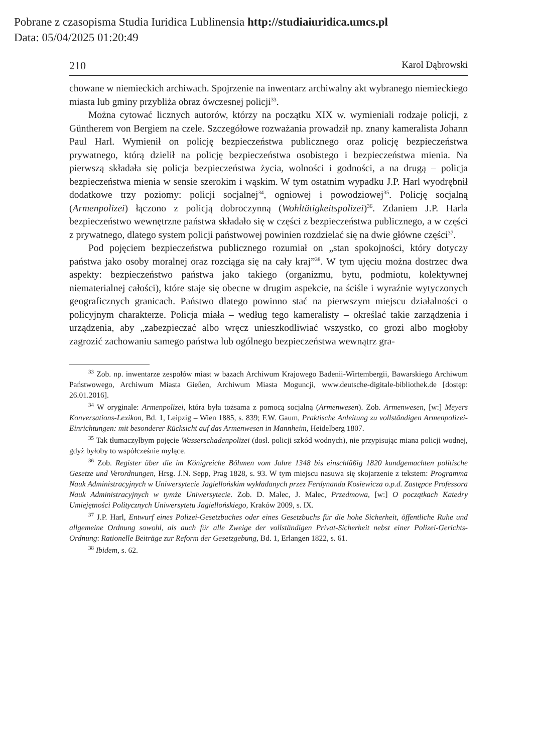Pobrane z czasopisma Studia Iuridica Lublinensia http://studiaiuridica.umcs.pl
Data: 05/04/2025 01:20:49
210 Karol Dąbrowski
chowane w niemieckich archiwach. Spojrzenie na inwentarz archiwalny akt wybranego niemieckiego miasta lub gminy przybliża obraz ówczesnej policji<sup>33</sup>.
Można cytować licznych autorów, którzy na początku XIX w. wymieniali rodzaje policji, z Güntherem von Bergiem na czele. Szczegółowe rozważania prowadził np. znany kameralista Johann Paul Harl. Wymienił on policję bezpieczeństwa publicznego oraz policję bezpieczeństwa prywatnego, którą dzielił na policję bezpieczeństwa osobistego i bezpieczeństwa mienia. Na pierwszą składała się policja bezpieczeństwa życia, wolności i godności, a na drugą – policja bezpieczeństwa mienia w sensie szerokim i wąskim. W tym ostatnim wypadku J.P. Harl wyodrębnił dodatkowe trzy poziomy: policji socjalnej<sup>34</sup>, ogniowej i powodziowej<sup>35</sup>. Policję socjalną (Armenpolizei) łączono z policją dobroczynną (Wohltätigkeitspolizei)<sup>36</sup>. Zdaniem J.P. Harla bezpieczeństwo wewnętrzne państwa składało się w części z bezpieczeństwa publicznego, a w części z prywatnego, dlatego system policji państwowej powinien rozdzielać się na dwie główne części<sup>37</sup>.
Pod pojęciem bezpieczeństwa publicznego rozumiał on „stan spokojności, który dotyczy państwa jako osoby moralnej oraz rozciąga się na cały kraj”<sup>38</sup>. W tym ujęciu można dostrzec dwa aspekty: bezpieczeństwo państwa jako takiego (organizmu, bytu, podmiotu, kolektywnej niematerialnej całości), które staje się obecne w drugim aspekcie, na ściśle i wyraźnie wytyczonych geograficznych granicach. Państwo dlatego powinno stać na pierwszym miejscu działalności o policyjnym charakterze. Policja miała – według tego kameralisty – określać takie zarządzenia i urządzenia, aby „zabezpieczać albo wręcz unieszkodliwiać wszystko, co grozi albo mogłoby zagrozić zachowaniu samego państwa lub ogólnego bezpieczeństwa wewnątrz gra-
<sup>33</sup> Zob. np. inwentarze zespołów miast w bazach Archiwum Krajowego Badenii-Wirtembergii, Bawarskiego Archiwum Państwowego, Archiwum Miasta Gießen, Archiwum Miasta Moguncji, www.deutsche-digitale-bibliothek.de [dostęp: 26.01.2016].
<sup>34</sup> W oryginale: Armenpolizei, która była tożsama z pomocą socjalną (Armenwesen). Zob. Armenwesen, [w:] Meyers Konversations-Lexikon, Bd. 1, Leipzig – Wien 1885, s. 839; F.W. Gaum, Praktische Anleitung zu vollständigen Armenpolizei-Einrichtungen: mit besonderer Rücksicht auf das Armenwesen in Mannheim, Heidelberg 1807.
<sup>35</sup> Tak tłumaczyłbym pojęcie Wasserschadenpolizei (dosł. policji szkód wodnych), nie przypisując miana policji wodnej, gdyż byłoby to współcześnie mylące.
<sup>36</sup> Zob. Register über die im Königreiche Böhmen vom Jahre 1348 bis einschlüßig 1820 kundgemachten politische Gesetze und Verordnungen, Hrsg. J.N. Sepp, Prag 1828, s. 93. W tym miejscu nasuwa się skojarzenie z tekstem: Programma Nauk Administracyjnych w Uniwersytecie Jagiellońskim wykładanych przez Ferdynanda Kosiewicza o.p.d. Zastępce Professora Nauk Administracyjnych w tymże Uniwersytecie. Zob. D. Malec, J. Malec, Przedmowa, [w:] O początkach Katedry Umiejętności Politycznych Uniwersytetu Jagiellońskiego, Kraków 2009, s. IX.
<sup>37</sup> J.P. Harl, Entwurf eines Polizei-Gesetzbuches oder eines Gesetzbuchs für die hohe Sicherheit, öffentliche Ruhe und allgemeine Ordnung sowohl, als auch für alle Zweige der vollständigen Privat-Sicherheit nebst einer Polizei-Gerichts-Ordnung: Rationelle Beiträge zur Reform der Gesetzgebung, Bd. 1, Erlangen 1822, s. 61.
<sup>38</sup> Ibidem, s. 62.